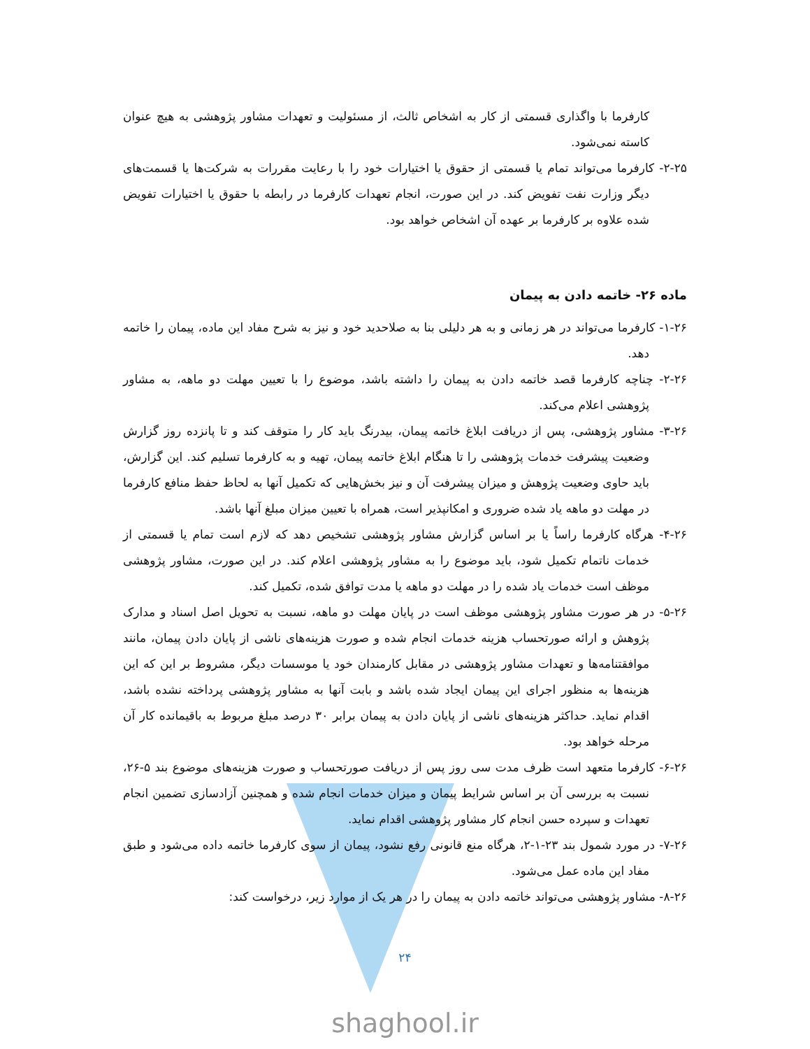کارفرما با واگذاری قسمتی از کار به اشخاص ثالث، از مسئولیت و تعهدات مشاور پژوهشی به هیچ عنوان کاسته نمی‌شود.
۲-۲۵- کارفرما می‌تواند تمام یا قسمتی از حقوق یا اختیارات خود را با رعایت مقررات به شرکت‌ها یا قسمت‌های دیگر وزارت نفت تفویض کند. در این صورت، انجام تعهدات کارفرما در رابطه با حقوق یا اختیارات تفویض شده علاوه بر کارفرما بر عهده آن اشخاص خواهد بود.
ماده ۲۶- خاتمه دادن به پیمان
۱-۲۶- کارفرما می‌تواند در هر زمانی و به هر دلیلی بنا به صلاحدید خود و نیز به شرح مفاد این ماده، پیمان را خاتمه دهد.
۲-۲۶- چناچه کارفرما قصد خاتمه دادن به پیمان را داشته باشد، موضوع را با تعیین مهلت دو ماهه، به مشاور پژوهشی اعلام می‌کند.
۳-۲۶- مشاور پژوهشی، پس از دریافت ابلاغ خاتمه پیمان، بیدرنگ باید کار را متوقف کند و تا پانزده روز گزارش وضعیت پیشرفت خدمات پژوهشی را تا هنگام ابلاغ خاتمه پیمان، تهیه و به کارفرما تسلیم کند. این گزارش، باید حاوی وضعیت پژوهش و میزان پیشرفت آن و نیز بخش‌هایی که تکمیل آنها به لحاظ حفظ منافع کارفرما در مهلت دو ماهه یاد شده ضروری و امکانپذیر است، همراه با تعیین میزان مبلغ آنها باشد.
۴-۲۶- هرگاه کارفرما راساً یا بر اساس گزارش مشاور پژوهشی تشخیص دهد که لازم است تمام یا قسمتی از خدمات ناتمام تکمیل شود، باید موضوع را به مشاور پژوهشی اعلام کند. در این صورت، مشاور پژوهشی موظف است خدمات یاد شده را در مهلت دو ماهه یا مدت توافق شده، تکمیل کند.
۵-۲۶- در هر صورت مشاور پژوهشی موظف است در پایان مهلت دو ماهه، نسبت به تحویل اصل اسناد و مدارک پژوهش و ارائه صورتحساب هزینه خدمات انجام شده و صورت هزینه‌های ناشی از پایان دادن پیمان، مانند موافقتنامه‌ها و تعهدات مشاور پژوهشی در مقابل کارمندان خود یا موسسات دیگر، مشروط بر این که این هزینه‌ها به منظور اجرای این پیمان ایجاد شده باشد و بابت آنها به مشاور پژوهشی پرداخته نشده باشد، اقدام نماید. حداکثر هزینه‌های ناشی از پایان دادن به پیمان برابر ۳۰ درصد مبلغ مربوط به باقیمانده کار آن مرحله خواهد بود.
۶-۲۶- کارفرما متعهد است ظرف مدت سی روز پس از دریافت صورتحساب و صورت هزینه‌های موضوع بند ۵-۲۶، نسبت به بررسی آن بر اساس شرایط پیمان و میزان خدمات انجام شده و همچنین آزادسازی تضمین انجام تعهدات و سپرده حسن انجام کار مشاور پژوهشی اقدام نماید.
۷-۲۶- در مورد شمول بند ۲۳-۱-۲، هرگاه منع قانونی رفع نشود، پیمان از سوی کارفرما خاتمه داده می‌شود و طبق مفاد این ماده عمل می‌شود.
۸-۲۶- مشاور پژوهشی می‌تواند خاتمه دادن به پیمان را در هر یک از موارد زیر، درخواست کند:
۲۴
shaghool.ir